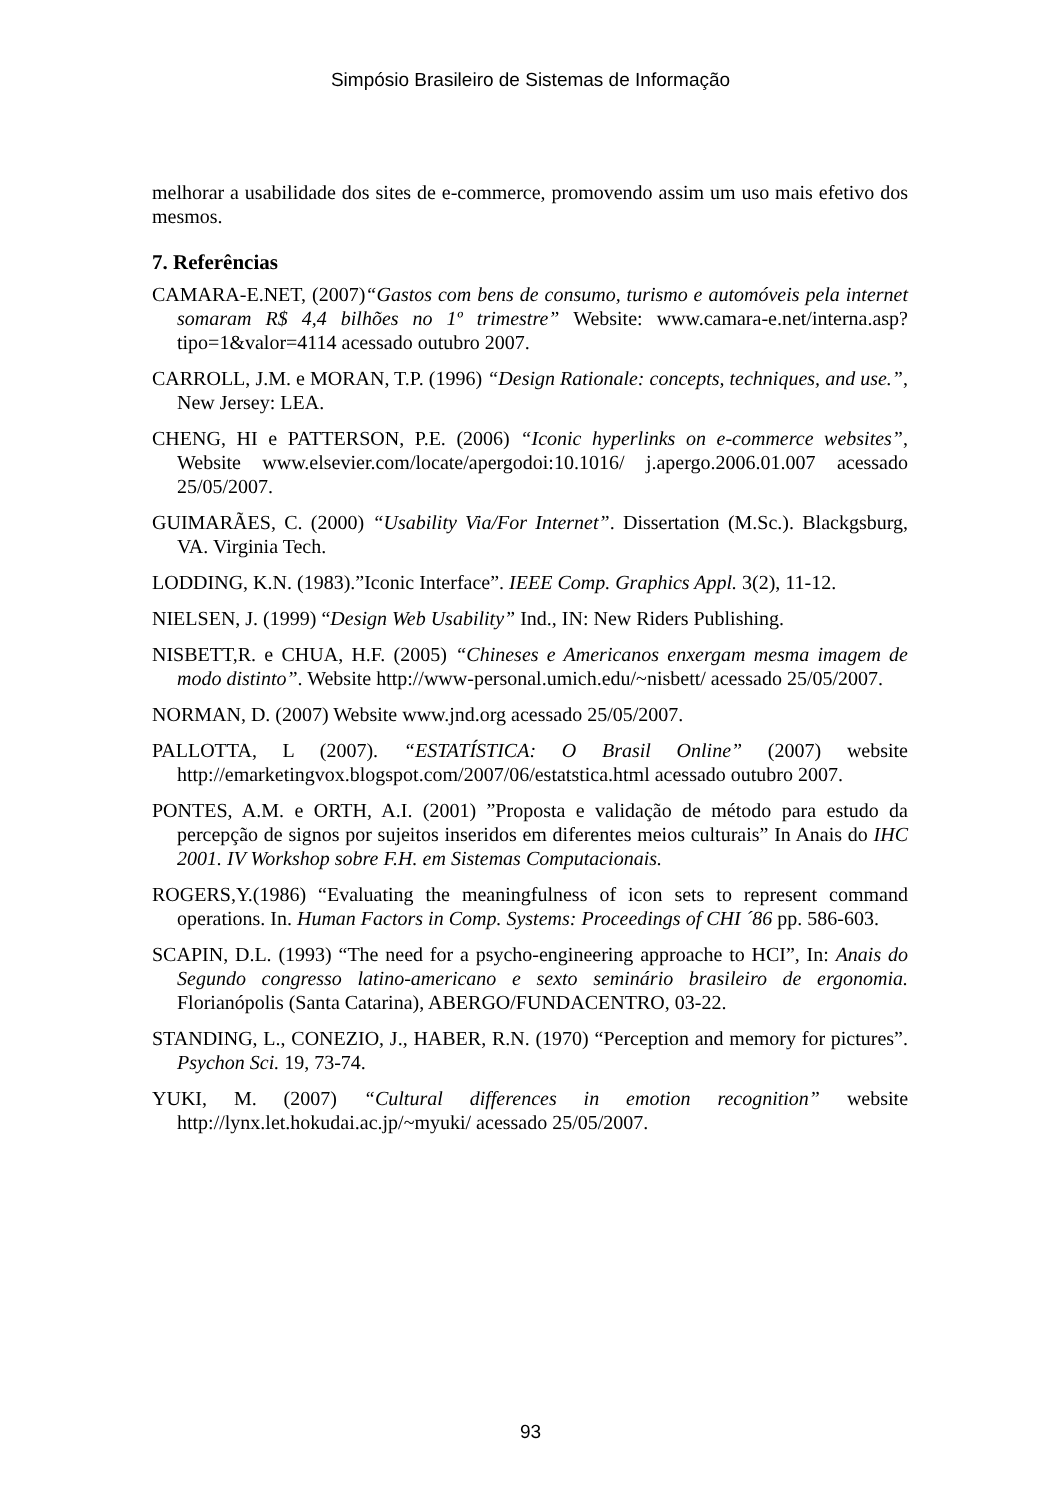Simpósio Brasileiro de Sistemas de Informação
melhorar a usabilidade dos sites de e-commerce, promovendo assim um uso mais efetivo dos mesmos.
7. Referências
CAMARA-E.NET, (2007)“Gastos com bens de consumo, turismo e automóveis pela internet somaram R$ 4,4 bilhões no 1º trimestre” Website: www.camara-e.net/interna.asp?tipo=1&valor=4114 acessado outubro 2007.
CARROLL, J.M. e MORAN, T.P. (1996) “Design Rationale: concepts, techniques, and use.”, New Jersey: LEA.
CHENG, HI e PATTERSON, P.E. (2006) “Iconic hyperlinks on e-commerce websites”, Website www.elsevier.com/locate/apergodoi:10.1016/ j.apergo.2006.01.007 acessado 25/05/2007.
GUIMARÃES, C. (2000) “Usability Via/For Internet”. Dissertation (M.Sc.). Blackgsburg, VA. Virginia Tech.
LODDING, K.N. (1983).”Iconic Interface”. IEEE Comp. Graphics Appl. 3(2), 11-12.
NIELSEN, J. (1999) “Design Web Usability” Ind., IN: New Riders Publishing.
NISBETT,R. e CHUA, H.F. (2005) “Chineses e Americanos enxergam mesma imagem de modo distinto”. Website http://www-personal.umich.edu/~nisbett/ acessado 25/05/2007.
NORMAN, D. (2007) Website www.jnd.org acessado 25/05/2007.
PALLOTTA, L (2007). “ESTATÍSTICA: O Brasil Online” (2007) website http://emarketingvox.blogspot.com/2007/06/estatstica.html acessado outubro 2007.
PONTES, A.M. e ORTH, A.I. (2001) ”Proposta e validação de método para estudo da percepção de signos por sujeitos inseridos em diferentes meios culturais” In Anais do IHC 2001. IV Workshop sobre F.H. em Sistemas Computacionais.
ROGERS,Y.(1986) “Evaluating the meaningfulness of icon sets to represent command operations. In. Human Factors in Comp. Systems: Proceedings of CHI ´86 pp. 586-603.
SCAPIN, D.L. (1993) “The need for a psycho-engineering approache to HCI”, In: Anais do Segundo congresso latino-americano e sexto seminário brasileiro de ergonomia. Florianópolis (Santa Catarina), ABERGO/FUNDACENTRO, 03-22.
STANDING, L., CONEZIO, J., HABER, R.N. (1970) “Perception and memory for pictures”. Psychon Sci. 19, 73-74.
YUKI, M. (2007) “Cultural differences in emotion recognition” website http://lynx.let.hokudai.ac.jp/~myuki/ acessado 25/05/2007.
93